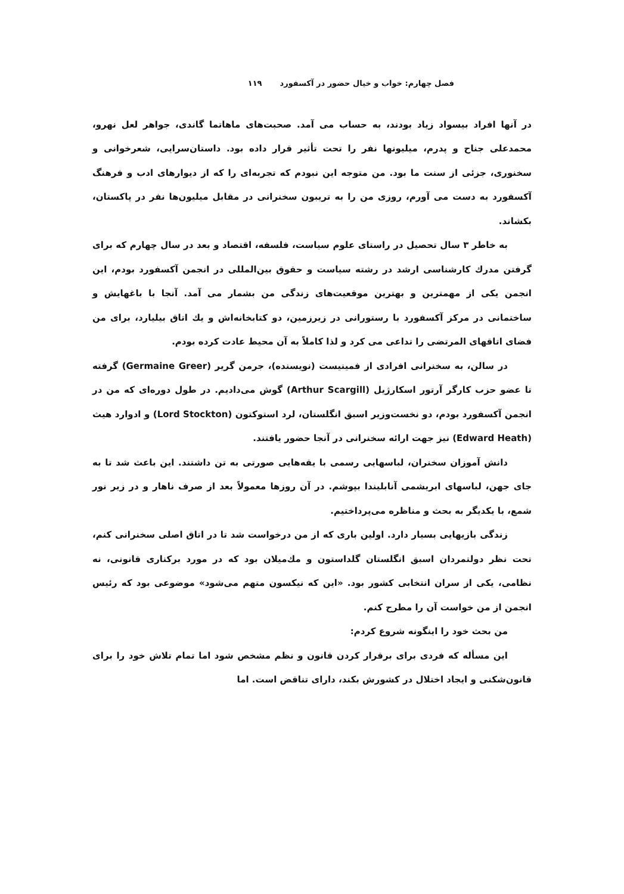فصل چهارم: خواب و خیال حضور در آکسفورد ۱۱۹
در آنها افراد بیسواد زیاد بودند، به حساب می آمد. صحبت‌های ماهاتما گاندی، جواهر لعل نهرو، محمدعلی جناح و پدرم، میلیونها نفر را تحت تأثیر قرار داده بود. داستان‌سرایی، شعرخوانی و سخنوری، جزئی از سنت ما بود. من متوجه این نبودم که تجربه‌ای را که از دیوارهای ادب و فرهنگ آکسفورد به دست می آورم، روزی من را به تریبون سخنرانی در مقابل میلیون‌ها نفر در پاکستان، بکشاند.
به خاطر ۳ سال تحصیل در راستای علوم سیاست، فلسفه، اقتصاد و بعد در سال چهارم که برای گرفتن مدرك کارشناسی ارشد در رشته سیاست و حقوق بین‌المللی در انجمن آکسفورد بودم، این انجمن یکی از مهمترین و بهترین موقعیت‌های زندگی من بشمار می آمد. آنجا با باغهایش و ساختمانی در مرکز آکسفورد با رستورانی در زیرزمین، دو کتابخانه‌اش و یك اتاق بیلیارد، برای من فضای اتاقهای المرتضی را تداعی می کرد و لذا کاملاً به آن محیط عادت کرده بودم.
در سالن، به سخنرانی افرادی از فمینیست (نویسنده)، جرمن گریر (Germaine Greer) گرفته تا عضو حزب کارگر آرتور اسکارژیل (Arthur Scargill) گوش می‌دادیم. در طول دوره‌ای که من در انجمن آکسفورد بودم، دو نخست‌وزیر اسبق انگلستان، لرد استوکتون (Lord Stockton) و ادوارد هیث (Edward Heath) نیز جهت ارائه سخنرانی در آنجا حضور یافتند.
دانش آموزان سخنران، لباسهایی رسمی با یقه‌هایی صورتی به تن داشتند. این باعث شد تا به جای جهن، لباسهای ابریشمی آنابلیندا بپوشم. در آن روزها معمولاً بعد از صرف ناهار و در زیر نور شمع، با یکدیگر به بحث و مناظره می‌پرداختیم.
زندگی بازیهایی بسیار دارد. اولین باری که از من درخواست شد تا در اتاق اصلی سخنرانی کنم، تحت نظر دولتمردان اسبق انگلستان گلداستون و مك‌میلان بود که در مورد برکناری قانونی، نه نظامی، یکی از سران انتخابی کشور بود. «این که نیکسون متهم می‌شود» موضوعی بود که رئیس انجمن از من خواست آن را مطرح کنم.
من بحث خود را اینگونه شروع کردم:
این مسأله که فردی برای برقرار کردن قانون و نظم مشخص شود اما تمام تلاش خود را برای قانون‌شکنی و ایجاد اختلال در کشورش بکند، دارای تناقض است. اما